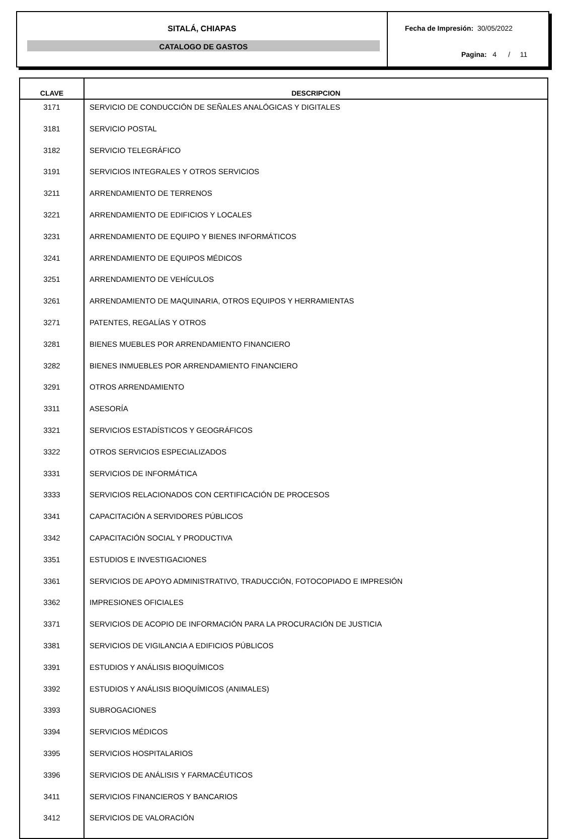SITALÁ, CHIAPAS
CATALOGO DE GASTOS
Fecha de Impresión: 30/05/2022
Pagina: 4 / 11
| CLAVE | DESCRIPCION |
| --- | --- |
| 3171 | SERVICIO DE CONDUCCIÓN DE SEÑALES ANALÓGICAS Y DIGITALES |
| 3181 | SERVICIO POSTAL |
| 3182 | SERVICIO TELEGRÁFICO |
| 3191 | SERVICIOS INTEGRALES Y OTROS SERVICIOS |
| 3211 | ARRENDAMIENTO DE TERRENOS |
| 3221 | ARRENDAMIENTO DE EDIFICIOS Y LOCALES |
| 3231 | ARRENDAMIENTO DE EQUIPO Y BIENES INFORMÁTICOS |
| 3241 | ARRENDAMIENTO DE EQUIPOS MÉDICOS |
| 3251 | ARRENDAMIENTO DE VEHÍCULOS |
| 3261 | ARRENDAMIENTO DE MAQUINARIA, OTROS EQUIPOS Y HERRAMIENTAS |
| 3271 | PATENTES, REGALÍAS Y OTROS |
| 3281 | BIENES MUEBLES POR ARRENDAMIENTO FINANCIERO |
| 3282 | BIENES INMUEBLES POR ARRENDAMIENTO FINANCIERO |
| 3291 | OTROS ARRENDAMIENTO |
| 3311 | ASESORÍA |
| 3321 | SERVICIOS ESTADÍSTICOS Y GEOGRÁFICOS |
| 3322 | OTROS SERVICIOS ESPECIALIZADOS |
| 3331 | SERVICIOS DE INFORMÁTICA |
| 3333 | SERVICIOS RELACIONADOS CON CERTIFICACIÓN DE PROCESOS |
| 3341 | CAPACITACIÓN A SERVIDORES PÚBLICOS |
| 3342 | CAPACITACIÓN SOCIAL Y PRODUCTIVA |
| 3351 | ESTUDIOS E INVESTIGACIONES |
| 3361 | SERVICIOS DE APOYO ADMINISTRATIVO, TRADUCCIÓN, FOTOCOPIADO E IMPRESIÓN |
| 3362 | IMPRESIONES OFICIALES |
| 3371 | SERVICIOS DE ACOPIO DE INFORMACIÓN PARA LA PROCURACIÓN DE JUSTICIA |
| 3381 | SERVICIOS DE VIGILANCIA A EDIFICIOS PÚBLICOS |
| 3391 | ESTUDIOS Y ANÁLISIS BIOQUÍMICOS |
| 3392 | ESTUDIOS Y ANÁLISIS BIOQUÍMICOS (ANIMALES) |
| 3393 | SUBROGACIONES |
| 3394 | SERVICIOS MÉDICOS |
| 3395 | SERVICIOS HOSPITALARIOS |
| 3396 | SERVICIOS DE ANÁLISIS Y FARMACÉUTICOS |
| 3411 | SERVICIOS FINANCIEROS Y BANCARIOS |
| 3412 | SERVICIOS DE VALORACIÓN |